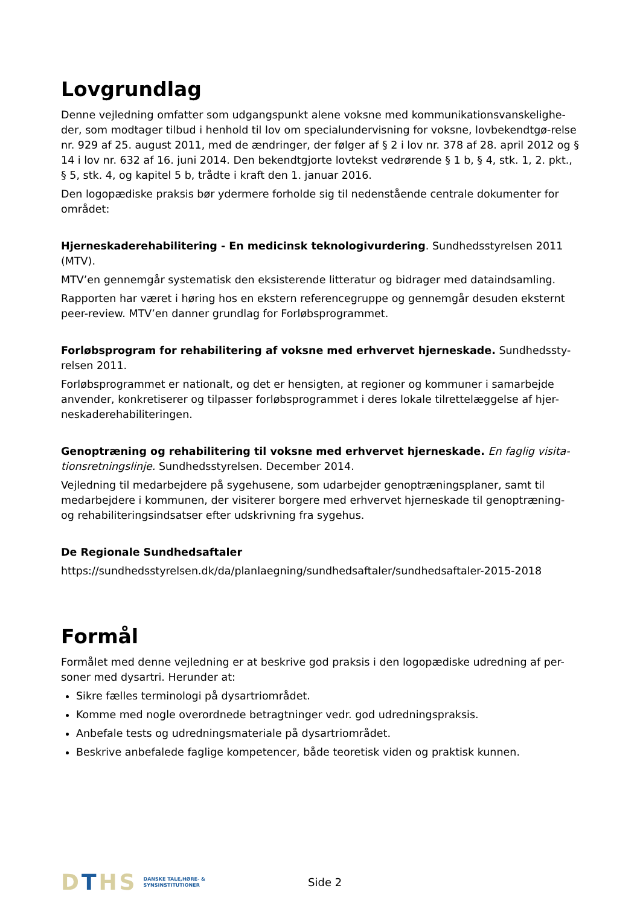Lovgrundlag
Denne vejledning omfatter som udgangspunkt alene voksne med kommunikationsvanskelighe-der, som modtager tilbud i henhold til lov om specialundervisning for voksne, lovbekendtgø-relse nr. 929 af 25. august 2011, med de ændringer, der følger af § 2 i lov nr. 378 af 28. april 2012 og § 14 i lov nr. 632 af 16. juni 2014. Den bekendtgjorte lovtekst vedrørende § 1 b, § 4, stk. 1, 2. pkt., § 5, stk. 4, og kapitel 5 b, trådte i kraft den 1. januar 2016.
Den logopædiske praksis bør ydermere forholde sig til nedenstående centrale dokumenter for området:
Hjerneskaderehabilitering - En medicinsk teknologivurdering. Sundhedsstyrelsen 2011 (MTV).
MTV’en gennemgår systematisk den eksisterende litteratur og bidrager med dataindsamling.
Rapporten har været i høring hos en ekstern referencegruppe og gennemgår desuden eksternt peer-review. MTV’en danner grundlag for Forløbsprogrammet.
Forløbsprogram for rehabilitering af voksne med erhvervet hjerneskade. Sundhedssty-relsen 2011.
Forløbsprogrammet er nationalt, og det er hensigten, at regioner og kommuner i samarbejde anvender, konkretiserer og tilpasser forløbsprogrammet i deres lokale tilrettelæggelse af hjer-neskaderehabiliteringen.
Genoptræning og rehabilitering til voksne med erhvervet hjerneskade. En faglig visita-tionsretningslinje. Sundhedsstyrelsen. December 2014.
Vejledning til medarbejdere på sygehusene, som udarbejder genoptræningsplaner, samt til medarbejdere i kommunen, der visiterer borgere med erhvervet hjerneskade til genoptræning- og rehabiliteringsindsatser efter udskrivning fra sygehus.
De Regionale Sundhedsaftaler
https://sundhedsstyrelsen.dk/da/planlaegning/sundhedsaftaler/sundhedsaftaler-2015-2018
Formål
Formålet med denne vejledning er at beskrive god praksis i den logopædiske udredning af per-soner med dysartri. Herunder at:
Sikre fælles terminologi på dysartriområdet.
Komme med nogle overordnede betragtninger vedr. god udredningspraksis.
Anbefale tests og udredningsmateriale på dysartriområdet.
Beskrive anbefalede faglige kompetencer, både teoretisk viden og praktisk kunnen.
DTHS
DANSKE TALE,HØRE- &
SYNSINSTITUTIONER
Side 2